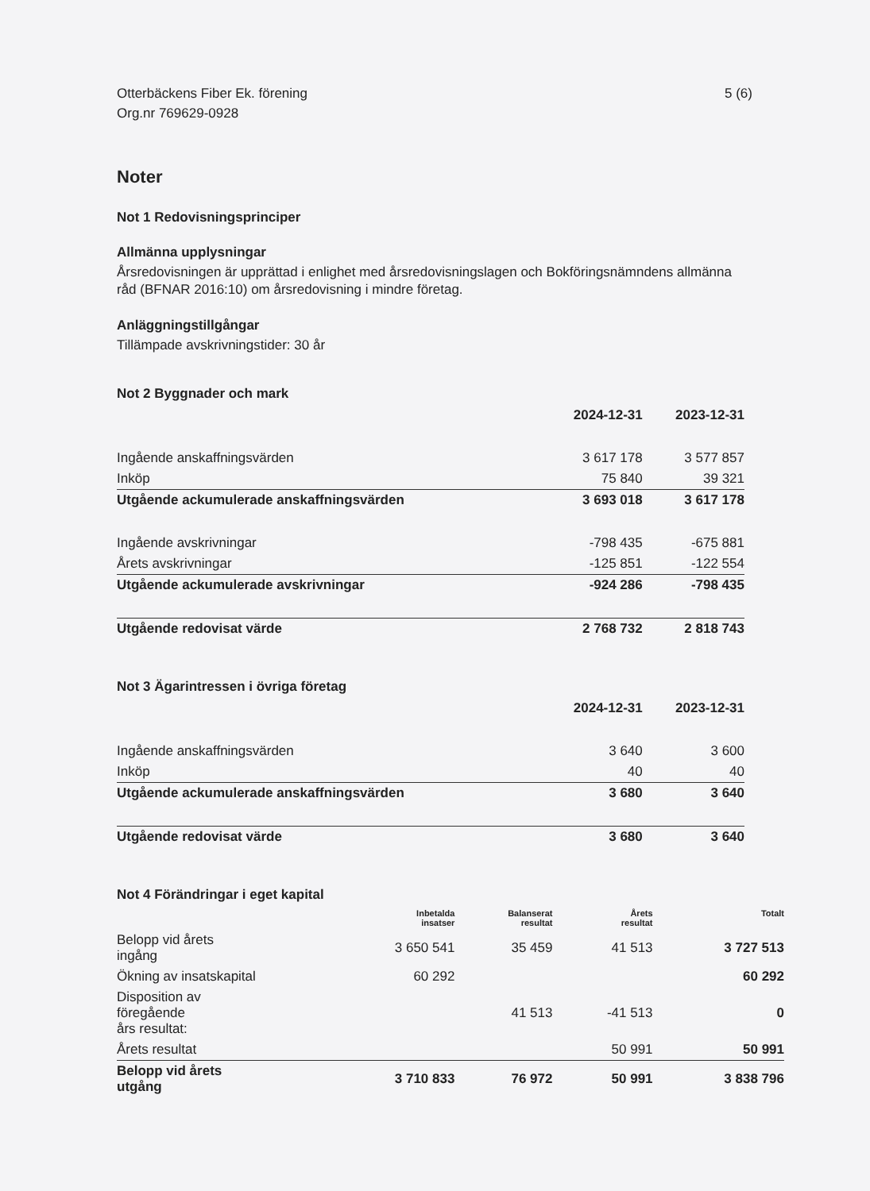Otterbäckens Fiber Ek. förening
Org.nr 769629-0928
5 (6)
Noter
Not 1 Redovisningsprinciper
Allmänna upplysningar
Årsredovisningen är upprättad i enlighet med årsredovisningslagen och Bokföringsnämndens allmänna råd (BFNAR 2016:10) om årsredovisning i mindre företag.
Anläggningstillgångar
Tillämpade avskrivningstider: 30 år
Not 2 Byggnader och mark
| | 2024-12-31 | 2023-12-31 |
| --- | --- | --- |
| Ingående anskaffningsvärden | 3 617 178 | 3 577 857 |
| Inköp | 75 840 | 39 321 |
| Utgående ackumulerade anskaffningsvärden | 3 693 018 | 3 617 178 |
| Ingående avskrivningar | -798 435 | -675 881 |
| Årets avskrivningar | -125 851 | -122 554 |
| Utgående ackumulerade avskrivningar | -924 286 | -798 435 |
| Utgående redovisat värde | 2 768 732 | 2 818 743 |
Not 3 Ägarintressen i övriga företag
| | 2024-12-31 | 2023-12-31 |
| --- | --- | --- |
| Ingående anskaffningsvärden | 3 640 | 3 600 |
| Inköp | 40 | 40 |
| Utgående ackumulerade anskaffningsvärden | 3 680 | 3 640 |
| Utgående redovisat värde | 3 680 | 3 640 |
Not 4 Förändringar i eget kapital
| | Inbetalda insatser | Balanserat resultat | Årets resultat | Totalt |
| --- | --- | --- | --- | --- |
| Belopp vid årets ingång | 3 650 541 | 35 459 | 41 513 | 3 727 513 |
| Ökning av insatskapital | 60 292 | | | 60 292 |
| Disposition av föregående års resultat: | | 41 513 | -41 513 | 0 |
| Årets resultat | | | 50 991 | 50 991 |
| Belopp vid årets utgång | 3 710 833 | 76 972 | 50 991 | 3 838 796 |